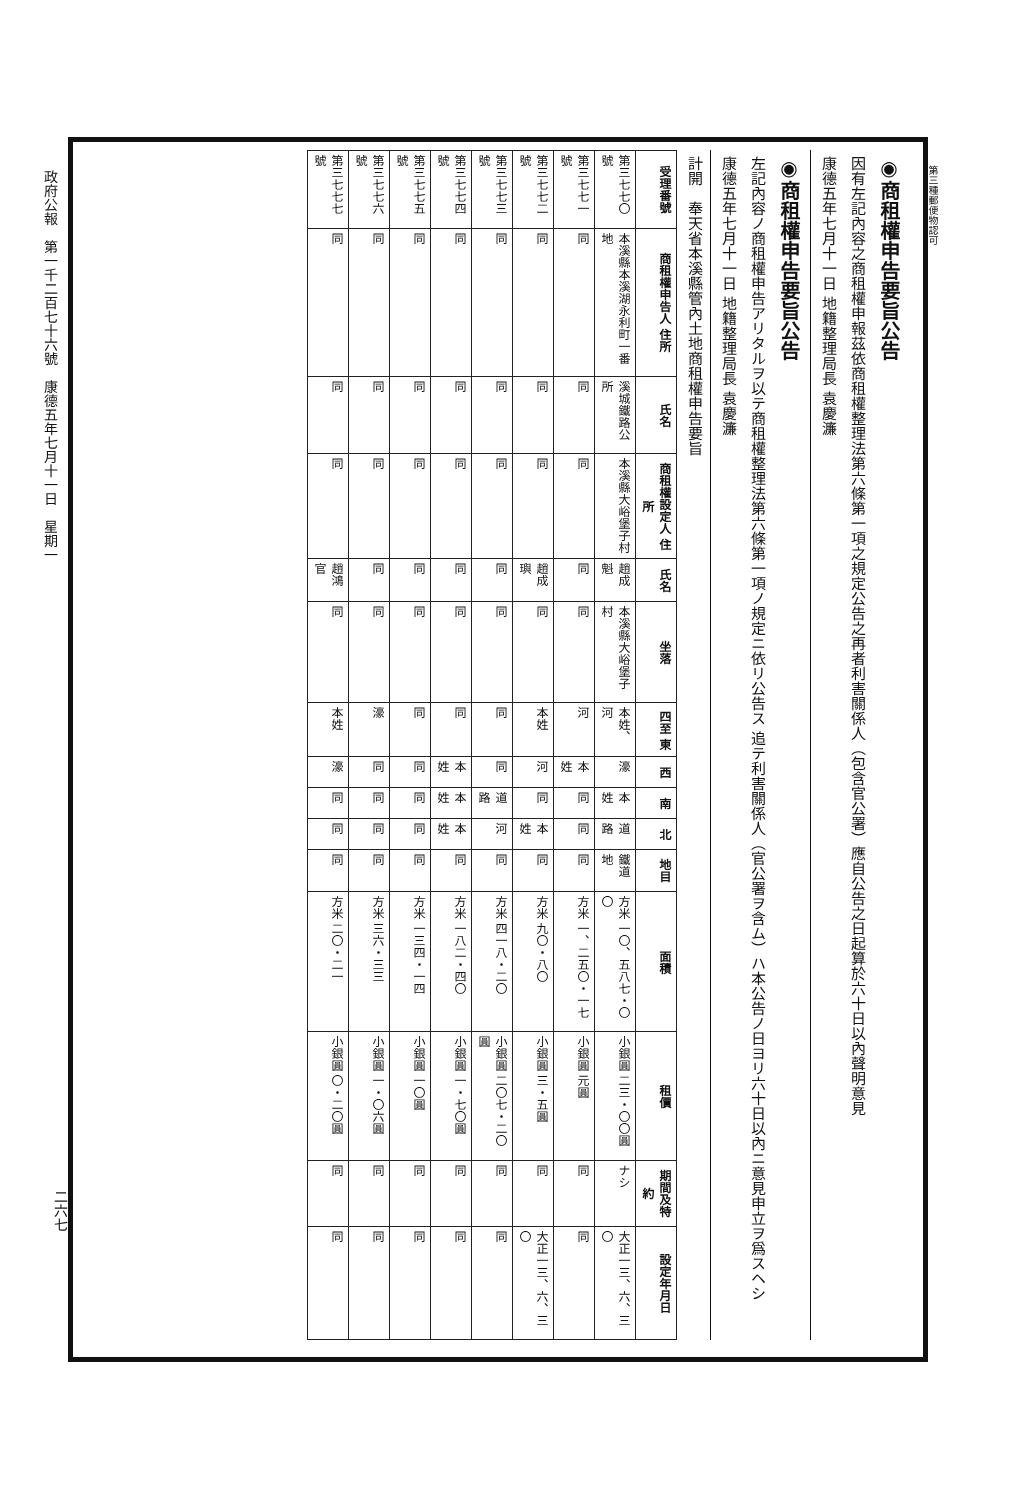第三種郵便物認可
◉商租權申告要旨公告
因有左記內容之商租權申報茲依商租權整理法第六條第一項之規定公告之再者利害關係人（包含官公署）應自公告之日起算於六十日以內聲明意見
康德五年七月十一日 地籍整理局長 袁慶濂
◉商租權申告要旨公告
左記內容ノ商租權申告アリタルヲ以テ商租權整理法第六條第一項ノ規定ニ依リ公告ス 追テ利害關係人（官公署ヲ含ム）ハ本公告ノ日ヨリ六十日以內ニ意見申立ヲ爲スヘシ
康德五年七月十一日 地籍整理局長 袁慶濂
計開　奉天省本溪縣管內土地商租權申告要旨
| 受理番號 | 商租權申告人 住所 | 氏名 | 商租權設定人 住所 | 氏名 | 坐落 | 四至 東 | 西 | 南 | 北 | 地目 | 面積 | 租價 | 期間及特約 | 設定年月日 |
| --- | --- | --- | --- | --- | --- | --- | --- | --- | --- | --- | --- | --- | --- | --- |
| 第三七七〇號 | 本溪縣本溪湖永利町一番地 | 溪城鐵路公所 | 本溪縣大峪堡子村 | 趙成魁 | 本溪縣大峪堡子村 | 本姓、河 | 濠 | 本姓 | 道路 | 鐵道地 | 方米 一〇、五八七・〇〇 | 小銀圓 二三・〇〇圓 | ナシ | 大正一三、六、三〇 |
| 第三七七一號 | 同 | 同 | 同 | 同 | 同 | 河 | 本姓 | 同 | 同 | 同 | 方米 一、二五〇・一七 | 小銀圓 元圓 | 同 | 同 |
| 第三七七二號 | 同 | 同 | 同 | 趙成璵 | 同 | 本姓 | 河 | 同 | 本姓 | 同 | 方米 九〇・八〇 | 小銀圓 三・五圓 | 同 | 大正一三、六、三〇 |
| 第三七七三號 | 同 | 同 | 同 | 同 | 同 | 同 | 同 | 道路 | 河 | 同 | 方米 四一八・二〇 | 小銀圓 二〇七・二〇圓 | 同 | 同 |
| 第三七七四號 | 同 | 同 | 同 | 同 | 同 | 同 | 本姓 | 本姓 | 本姓 | 同 | 方米 一八二・四〇 | 小銀圓 一・七〇圓 | 同 | 同 |
| 第三七七五號 | 同 | 同 | 同 | 同 | 同 | 同 | 同 | 同 | 同 | 同 | 方米 一三四・一四 | 小銀圓 一〇圓 | 同 | 同 |
| 第三七七六號 | 同 | 同 | 同 | 同 | 同 | 濠 | 同 | 同 | 同 | 同 | 方米 三六・三三 | 小銀圓 一・〇六圓 | 同 | 同 |
| 第三七七七號 | 同 | 同 | 同 | 趙鴻官 | 同 | 本姓 | 濠 | 同 | 同 | 同 | 方米 二〇・二一 | 小銀圓 〇・二〇圓 | 同 | 同 |
政府公報　第一千二百七十六號　康德五年七月十一日　星期一
二六七